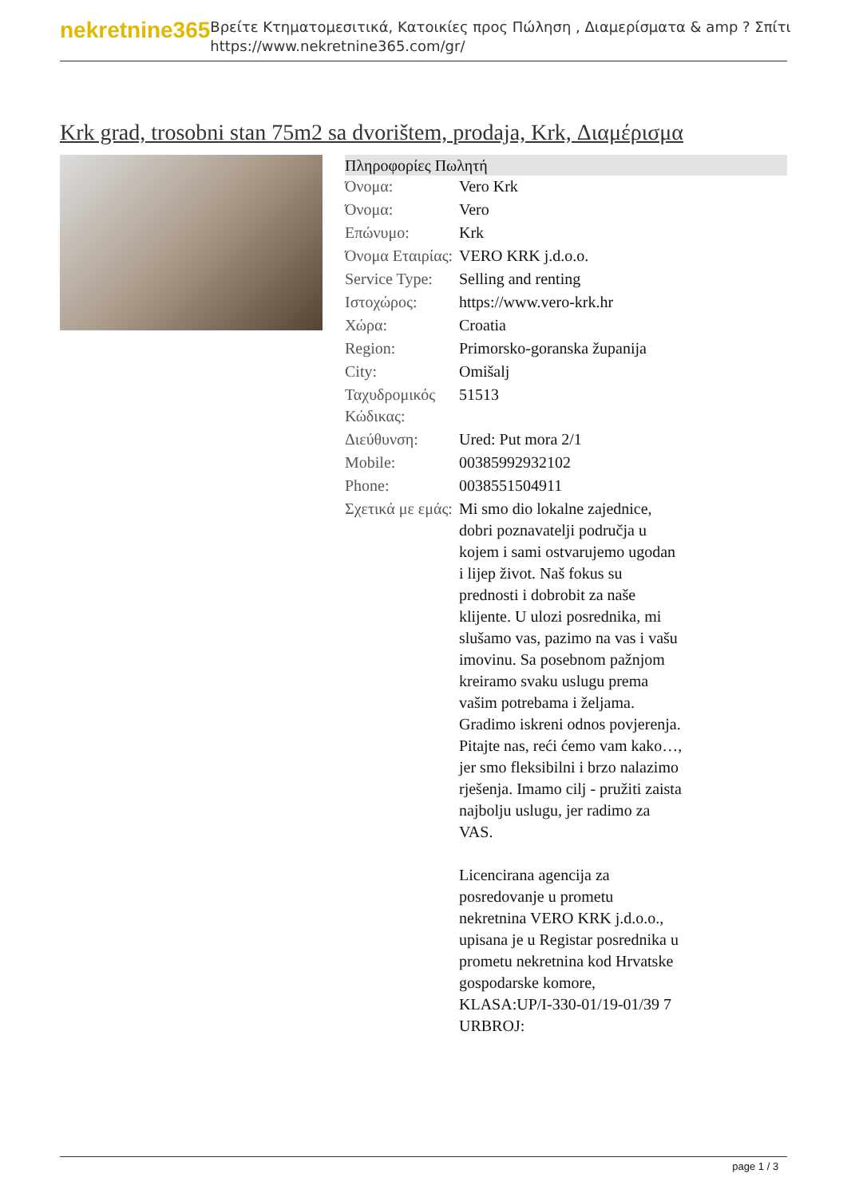nekretnine365
Βρείτε Κτηματομεσιτικά, Κατοικίες προς Πώληση , Διαμερίσματα & amp ? Σπίτι
https://www.nekretnine365.com/gr/
Krk grad, trosobni stan 75m2 sa dvorištem, prodaja, Krk, Διαμέρισμα
Πληροφορίες Πωλητή
| Όνομα: | Vero Krk |
| Όνομα: | Vero |
| Επώνυμο: | Krk |
| Όνομα Εταιρίας: | VERO KRK j.d.o.o. |
| Service Type: | Selling and renting |
| Ιστοχώρος: | https://www.vero-krk.hr |
| Χώρα: | Croatia |
| Region: | Primorsko-goranska županija |
| City: | Omišalj |
| Ταχυδρομικός Κώδικας: | 51513 |
| Διεύθυνση: | Ured: Put mora 2/1 |
| Mobile: | 00385992932102 |
| Phone: | 0038551504911 |
| Σχετικά με εμάς: | Mi smo dio lokalne zajednice, dobri poznavatelji područja u kojem i sami ostvarujemo ugodan i lijep život. Naš fokus su prednosti i dobrobit za naše klijente. U ulozi posrednika, mi slušamo vas, pazimo na vas i vašu imovinu. Sa posebnom pažnjom kreiramo svaku uslugu prema vašim potrebama i željama. Gradimo iskreni odnos povjerenja. Pitajte nas, reći ćemo vam kako…, jer smo fleksibilni i brzo nalazimo rješenja. Imamo cilj - pružiti zaista najbolju uslugu, jer radimo za VAS. Licencirana agencija za posredovanje u prometu nekretnina VERO KRK j.d.o.o., upisana je u Registar posrednika u prometu nekretnina kod Hrvatske gospodarske komore, KLASA:UP/I-330-01/19-01/39 7 URBROJ: |
page 1 / 3